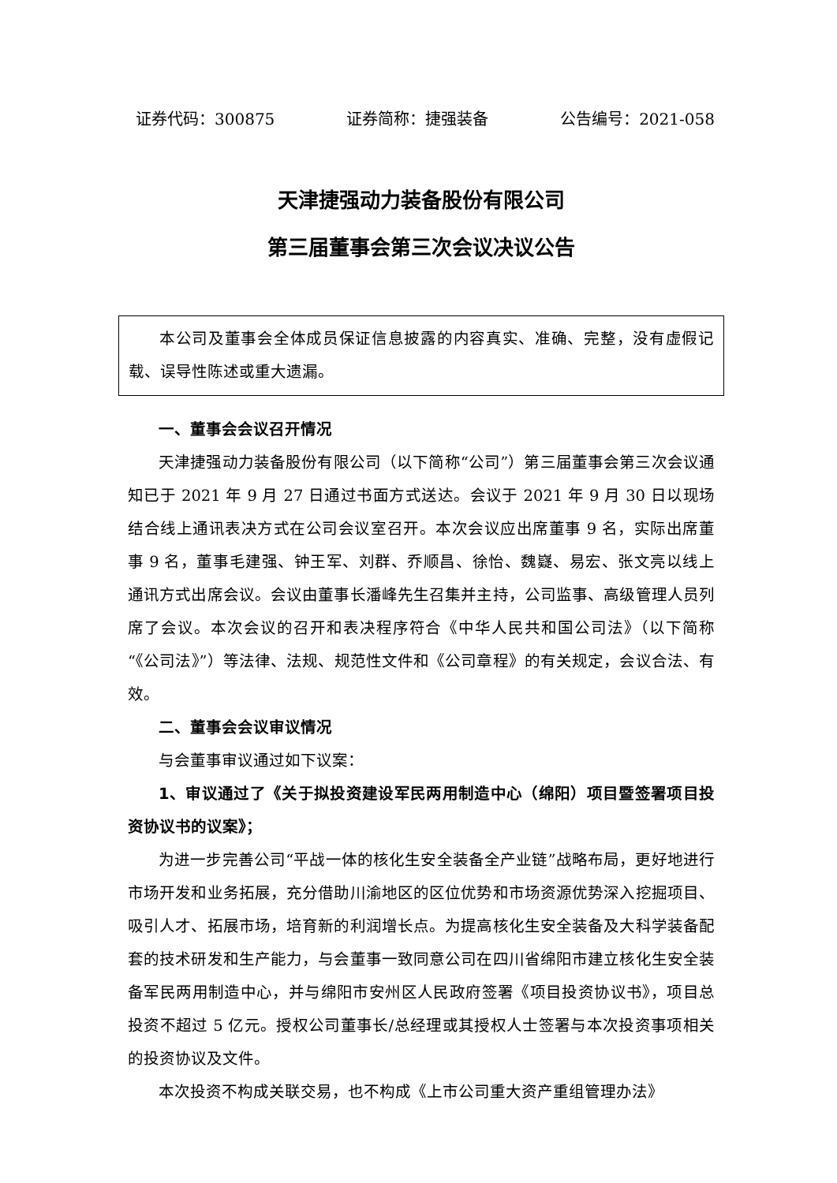证券代码：300875 证券简称：捷强装备 公告编号：2021-058
天津捷强动力装备股份有限公司
第三届董事会第三次会议决议公告
本公司及董事会全体成员保证信息披露的内容真实、准确、完整，没有虚假记载、误导性陈述或重大遗漏。
一、董事会会议召开情况
天津捷强动力装备股份有限公司（以下简称“公司”）第三届董事会第三次会议通知已于 2021 年 9 月 27 日通过书面方式送达。会议于 2021 年 9 月 30 日以现场结合线上通讯表决方式在公司会议室召开。本次会议应出席董事 9 名，实际出席董事 9 名，董事毛建强、钟王军、刘群、乔顺昌、徐怡、魏嶷、易宏、张文亮以线上通讯方式出席会议。会议由董事长潘峰先生召集并主持，公司监事、高级管理人员列席了会议。本次会议的召开和表决程序符合《中华人民共和国公司法》（以下简称“《公司法》”）等法律、法规、规范性文件和《公司章程》的有关规定，会议合法、有效。
二、董事会会议审议情况
与会董事审议通过如下议案：
1、审议通过了《关于拟投资建设军民两用制造中心（绵阳）项目暨签署项目投资协议书的议案》；
为进一步完善公司“平战一体的核化生安全装备全产业链”战略布局，更好地进行市场开发和业务拓展，充分借助川渝地区的区位优势和市场资源优势深入挖掘项目、吸引人才、拓展市场，培育新的利润增长点。为提高核化生安全装备及大科学装备配套的技术研发和生产能力，与会董事一致同意公司在四川省绵阳市建立核化生安全装备军民两用制造中心，并与绵阳市安州区人民政府签署《项目投资协议书》，项目总投资不超过 5 亿元。授权公司董事长/总经理或其授权人士签署与本次投资事项相关的投资协议及文件。
本次投资不构成关联交易，也不构成《上市公司重大资产重组管理办法》